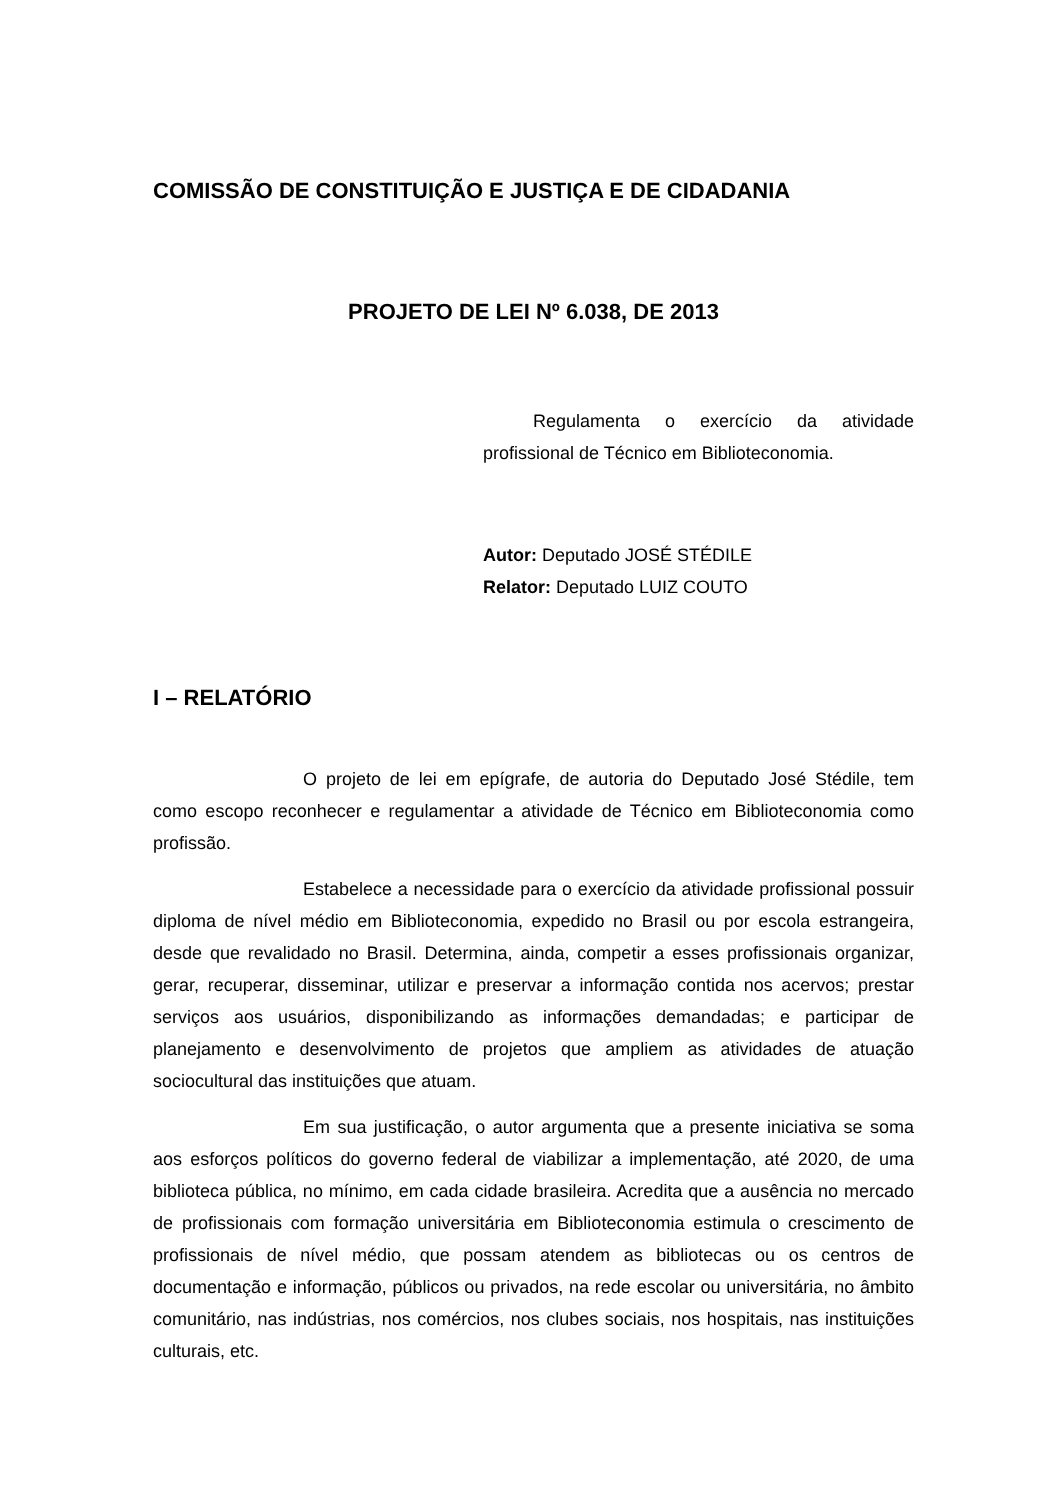COMISSÃO DE CONSTITUIÇÃO E JUSTIÇA E DE CIDADANIA
PROJETO DE LEI Nº 6.038, DE 2013
Regulamenta o exercício da atividade profissional de Técnico em Biblioteconomia.
Autor: Deputado JOSÉ STÉDILE
Relator: Deputado LUIZ COUTO
I – RELATÓRIO
O projeto de lei em epígrafe, de autoria do Deputado José Stédile, tem como escopo reconhecer e regulamentar a atividade de Técnico em Biblioteconomia como profissão.
Estabelece a necessidade para o exercício da atividade profissional possuir diploma de nível médio em Biblioteconomia, expedido no Brasil ou por escola estrangeira, desde que revalidado no Brasil. Determina, ainda, competir a esses profissionais organizar, gerar, recuperar, disseminar, utilizar e preservar a informação contida nos acervos; prestar serviços aos usuários, disponibilizando as informações demandadas; e participar de planejamento e desenvolvimento de projetos que ampliem as atividades de atuação sociocultural das instituições que atuam.
Em sua justificação, o autor argumenta que a presente iniciativa se soma aos esforços políticos do governo federal de viabilizar a implementação, até 2020, de uma biblioteca pública, no mínimo, em cada cidade brasileira. Acredita que a ausência no mercado de profissionais com formação universitária em Biblioteconomia estimula o crescimento de profissionais de nível médio, que possam atendem as bibliotecas ou os centros de documentação e informação, públicos ou privados, na rede escolar ou universitária, no âmbito comunitário, nas indústrias, nos comércios, nos clubes sociais, nos hospitais, nas instituições culturais, etc.